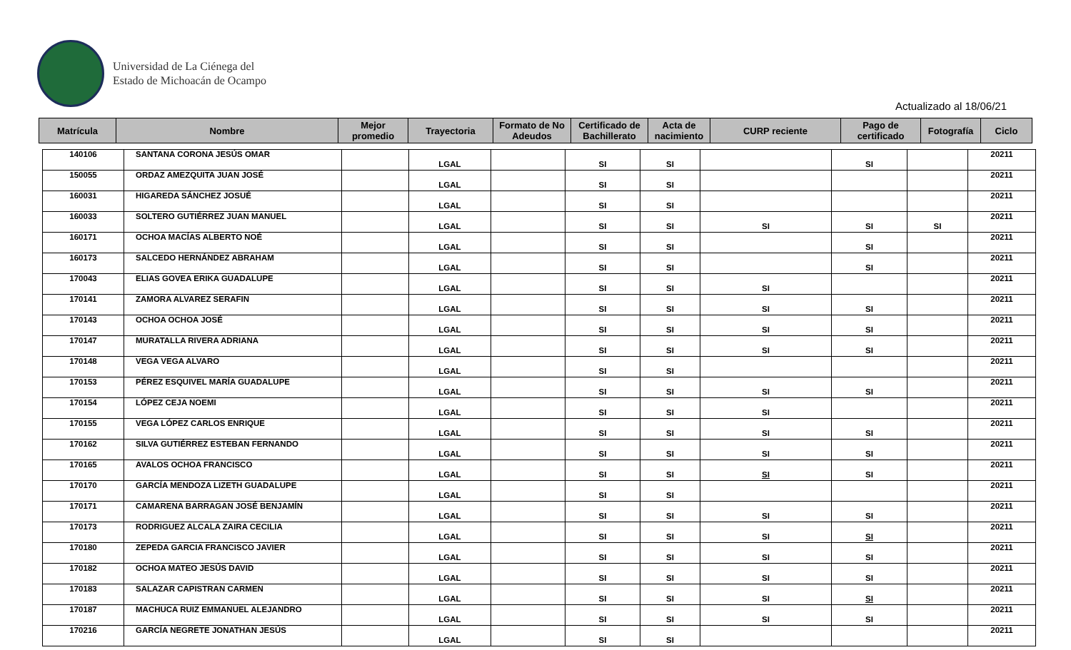Universidad de La Ciénega del
Estado de Michoacán de Ocampo
Actualizado al 18/06/21
| Matrícula | Nombre | Mejor promedio | Trayectoria | Formato de No Adeudos | Certificado de Bachillerato | Acta de nacimiento | CURP reciente | Pago de certificado | Fotografía | Ciclo |
| --- | --- | --- | --- | --- | --- | --- | --- | --- | --- | --- |
| 140106 | SANTANA CORONA JESÚS OMAR | | LGAL | | SI | SI | | SI | | 20211 |
| 150055 | ORDAZ AMEZQUITA JUAN JOSÉ | | LGAL | | SI | SI | | | | 20211 |
| 160031 | HIGAREDA SÁNCHEZ JOSUÉ | | LGAL | | SI | SI | | | | 20211 |
| 160033 | SOLTERO GUTIÉRREZ JUAN MANUEL | | LGAL | | SI | SI | SI | SI | SI | 20211 |
| 160171 | OCHOA MACÍAS ALBERTO NOÉ | | LGAL | | SI | SI | | SI | | 20211 |
| 160173 | SALCEDO HERNÁNDEZ ABRAHAM | | LGAL | | SI | SI | | SI | | 20211 |
| 170043 | ELIAS GOVEA ERIKA GUADALUPE | | LGAL | | SI | SI | SI | | | 20211 |
| 170141 | ZAMORA ALVAREZ SERAFIN | | LGAL | | SI | SI | SI | SI | | 20211 |
| 170143 | OCHOA OCHOA JOSÉ | | LGAL | | SI | SI | SI | SI | | 20211 |
| 170147 | MURATALLA RIVERA ADRIANA | | LGAL | | SI | SI | SI | SI | | 20211 |
| 170148 | VEGA VEGA ALVARO | | LGAL | | SI | SI | | | | 20211 |
| 170153 | PÉREZ ESQUIVEL MARÍA GUADALUPE | | LGAL | | SI | SI | SI | SI | | 20211 |
| 170154 | LÓPEZ CEJA NOEMI | | LGAL | | SI | SI | SI | | | 20211 |
| 170155 | VEGA LÓPEZ CARLOS ENRIQUE | | LGAL | | SI | SI | SI | SI | | 20211 |
| 170162 | SILVA GUTIÉRREZ ESTEBAN FERNANDO | | LGAL | | SI | SI | SI | SI | | 20211 |
| 170165 | AVALOS OCHOA FRANCISCO | | LGAL | | SI | SI | SI | SI | | 20211 |
| 170170 | GARCÍA MENDOZA LIZETH GUADALUPE | | LGAL | | SI | SI | | | | 20211 |
| 170171 | CAMARENA BARRAGAN JOSÉ BENJAMÍN | | LGAL | | SI | SI | SI | SI | | 20211 |
| 170173 | RODRIGUEZ ALCALA ZAIRA CECILIA | | LGAL | | SI | SI | SI | SI | | 20211 |
| 170180 | ZEPEDA GARCIA FRANCISCO JAVIER | | LGAL | | SI | SI | SI | SI | | 20211 |
| 170182 | OCHOA MATEO JESÚS DAVID | | LGAL | | SI | SI | SI | SI | | 20211 |
| 170183 | SALAZAR CAPISTRAN CARMEN | | LGAL | | SI | SI | SI | SI | | 20211 |
| 170187 | MACHUCA RUIZ EMMANUEL ALEJANDRO | | LGAL | | SI | SI | SI | SI | | 20211 |
| 170216 | GARCÍA NEGRETE JONATHAN JESÚS | | LGAL | | SI | SI | | | | 20211 |